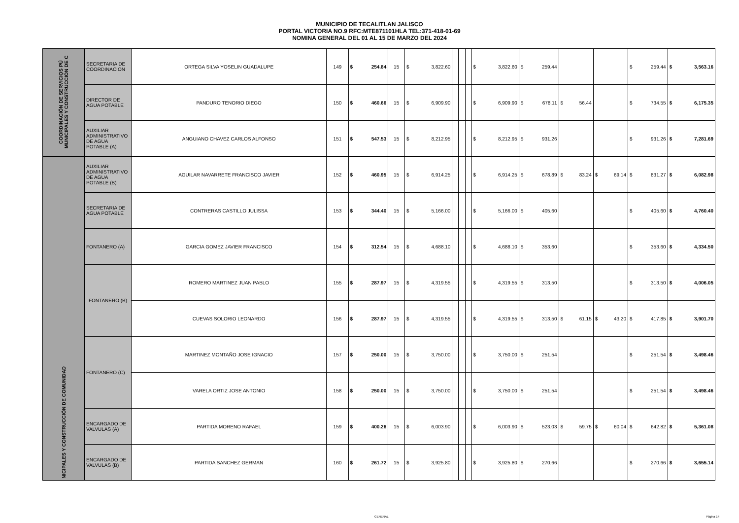MUNICIPIO DE TECALITLAN JALISCO
PORTAL VICTORIA NO.9 RFC:MTE871101HLA TEL:371-418-01-69
NOMINA GENERAL DEL 01 AL 15 DE MARZO DEL 2024
| COORDINACIÓN DE SERVICIOS PÚ MUNICIPALES Y CONSTRUCCIÓN DE C | SECRETARIA DE COORDINACION | ORTEGA SILVA YOSELIN GUADALUPE | 149 | $ 254.84 | 15 | $ 3,822.60 | | | | $ 3,822.60 | $ 259.44 | | | $ 259.44 | $ 3,563.16 |
| | DIRECTOR DE AGUA POTABLE | PANDURO TENORIO DIEGO | 150 | $ 460.66 | 15 | $ 6,909.90 | | | | $ 6,909.90 | $ 678.11 | $ 56.44 | | $ 734.55 | $ 6,175.35 |
| | AUXILIAR ADMINISTRATIVO DE AGUA POTABLE (A) | ANGUIANO CHAVEZ CARLOS ALFONSO | 151 | $ 547.53 | 15 | $ 8,212.95 | | | | $ 8,212.95 | $ 931.26 | | | $ 931.26 | $ 7,281.69 |
| NICIPALES Y CONSTRUCCIÓN DE COMUNIDAD | AUXILIAR ADMINISTRATIVO DE AGUA POTABLE (B) | AGUILAR NAVARRETE FRANCISCO JAVIER | 152 | $ 460.95 | 15 | $ 6,914.25 | | | | $ 6,914.25 | $ 678.89 | $ 83.24 | $ 69.14 | $ 831.27 | $ 6,082.98 |
| | SECRETARIA DE AGUA POTABLE | CONTRERAS CASTILLO JULISSA | 153 | $ 344.40 | 15 | $ 5,166.00 | | | | $ 5,166.00 | $ 405.60 | | | $ 405.60 | $ 4,760.40 |
| | FONTANERO (A) | GARCIA GOMEZ JAVIER FRANCISCO | 154 | $ 312.54 | 15 | $ 4,688.10 | | | | $ 4,688.10 | $ 353.60 | | | $ 353.60 | $ 4,334.50 |
| | FONTANERO (B) | ROMERO MARTINEZ JUAN PABLO | 155 | $ 287.97 | 15 | $ 4,319.55 | | | | $ 4,319.55 | $ 313.50 | | | $ 313.50 | $ 4,006.05 |
| | | CUEVAS SOLORIO LEONARDO | 156 | $ 287.97 | 15 | $ 4,319.55 | | | | $ 4,319.55 | $ 313.50 | $ 61.15 | $ 43.20 | $ 417.85 | $ 3,901.70 |
| | FONTANERO (C) | MARTINEZ MONTAÑO JOSE IGNACIO | 157 | $ 250.00 | 15 | $ 3,750.00 | | | | $ 3,750.00 | $ 251.54 | | | $ 251.54 | $ 3,498.46 |
| | | VARELA ORTIZ JOSE ANTONIO | 158 | $ 250.00 | 15 | $ 3,750.00 | | | | $ 3,750.00 | $ 251.54 | | | $ 251.54 | $ 3,498.46 |
| | ENCARGADO DE VALVULAS (A) | PARTIDA MORENO RAFAEL | 159 | $ 400.26 | 15 | $ 6,003.90 | | | | $ 6,003.90 | $ 523.03 | $ 59.75 | $ 60.04 | $ 642.82 | $ 5,361.08 |
| | ENCARGADO DE VALVULAS (B) | PARTIDA SANCHEZ GERMAN | 160 | $ 261.72 | 15 | $ 3,925.80 | | | | $ 3,925.80 | $ 270.66 | | | $ 270.66 | $ 3,655.14 |
GENERAL Página 14